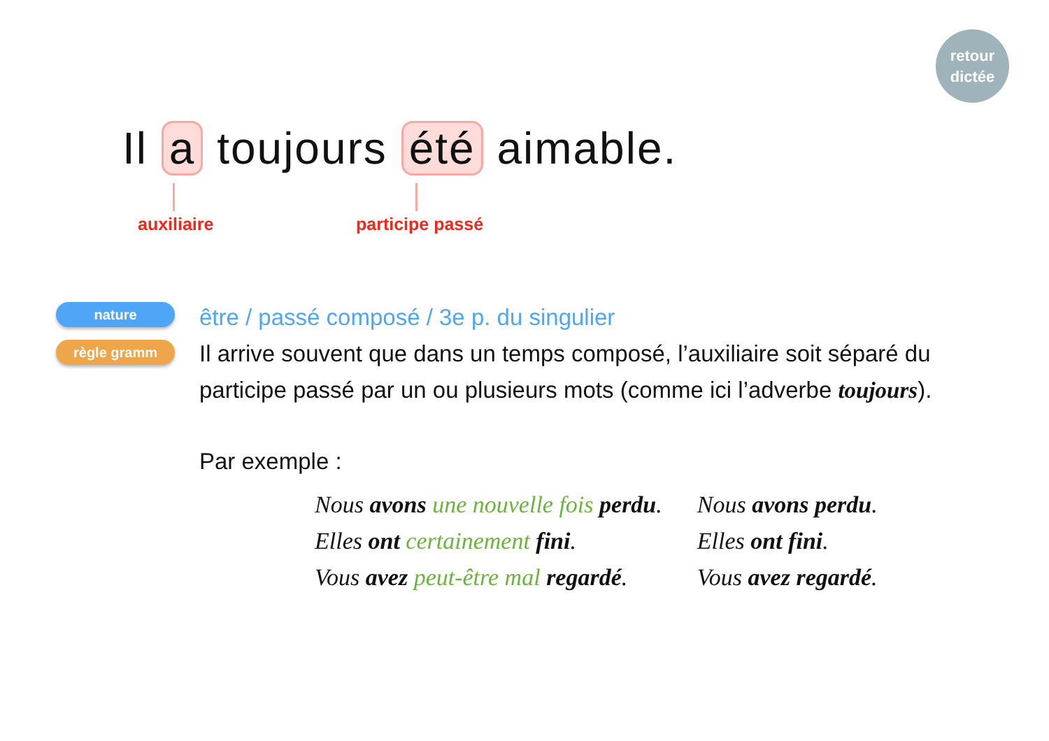retour
dictée
Il a toujours été aimable.
auxiliaire participe passé
nature
règle gramm
être / passé composé / 3e p. du singulier
Il arrive souvent que dans un temps composé, l’auxiliaire soit séparé du participe passé par un ou plusieurs mots (comme ici l’adverbe toujours).
Par exemple :
Nous avons une nouvelle fois perdu.
Elles ont certainement fini.
Vous avez peut-être mal regardé.
Nous avons perdu.
Elles ont fini.
Vous avez regardé.